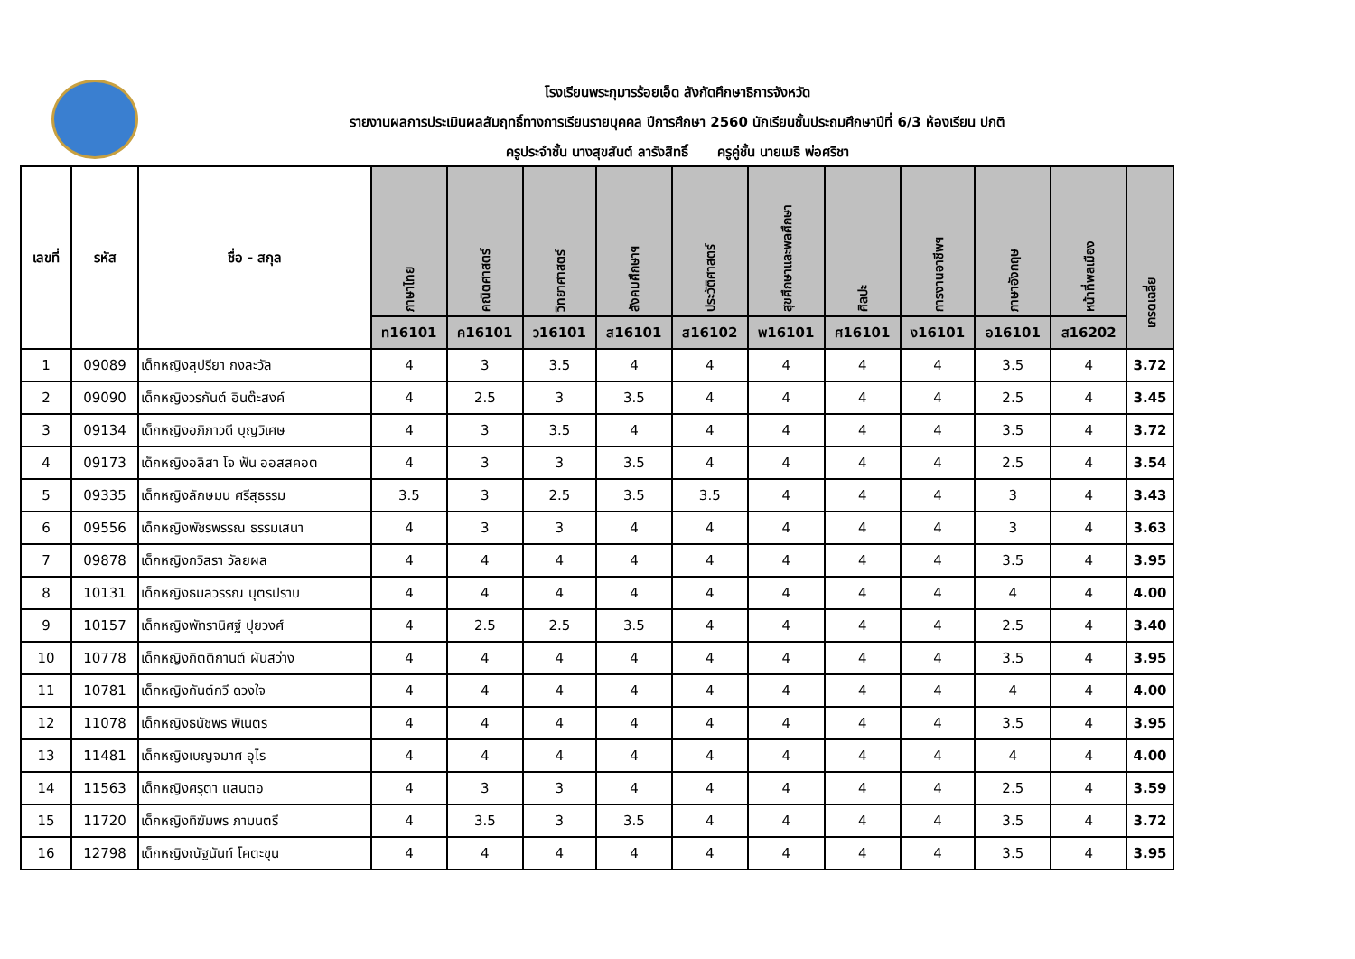โรงเรียนพระกุมารร้อยเอ็ด สังกัดศึกษาธิการจังหวัด
รายงานผลการประเมินผลสัมฤทธิ์ทางการเรียนรายบุคคล ปีการศึกษา 2560 นักเรียนชั้นประถมศึกษาปีที่ 6/3 ห้องเรียน ปกติ
ครูประจำชั้น นางสุขสันต์ ลารังสิทธิ์ ครูคู่ชั้น นายเมธี พ่อศรีชา
| เลขที่ | รหัส | ชื่อ - สกุล | ภาษาไทย | คณิตศาสตร์ | วิทยาศาสตร์ | สังคมศึกษาฯ | ประวัติศาสตร์ | สุขศึกษาและพลศึกษา | ศิลปะ | การงานอาชีพฯ | ภาษาอังกฤษ | หน้าที่พลเมือง | เกรดเฉลี่ย |
| --- | --- | --- | --- | --- | --- | --- | --- | --- | --- | --- | --- | --- | --- |
| | | | ท16101 | ค16101 | ว16101 | ส16101 | ส16102 | พ16101 | ศ16101 | ง16101 | อ16101 | ส16202 | |
| 1 | 09089 | เด็กหญิงสุปรียา กงละวัล | 4 | 3 | 3.5 | 4 | 4 | 4 | 4 | 4 | 3.5 | 4 | 3.72 |
| 2 | 09090 | เด็กหญิงวรกันต์ อินต๊ะสงค์ | 4 | 2.5 | 3 | 3.5 | 4 | 4 | 4 | 4 | 2.5 | 4 | 3.45 |
| 3 | 09134 | เด็กหญิงอภิภาวดี บุญวิเศษ | 4 | 3 | 3.5 | 4 | 4 | 4 | 4 | 4 | 3.5 | 4 | 3.72 |
| 4 | 09173 | เด็กหญิงอลิสา โจ ฟัน ออสสคอต | 4 | 3 | 3 | 3.5 | 4 | 4 | 4 | 4 | 2.5 | 4 | 3.54 |
| 5 | 09335 | เด็กหญิงลักษมน ศรีสุธรรม | 3.5 | 3 | 2.5 | 3.5 | 3.5 | 4 | 4 | 4 | 3 | 4 | 3.43 |
| 6 | 09556 | เด็กหญิงพัชรพรรณ ธรรมเสนา | 4 | 3 | 3 | 4 | 4 | 4 | 4 | 4 | 3 | 4 | 3.63 |
| 7 | 09878 | เด็กหญิงกวิสรา วัลยผล | 4 | 4 | 4 | 4 | 4 | 4 | 4 | 4 | 3.5 | 4 | 3.95 |
| 8 | 10131 | เด็กหญิงธมลวรรณ บุตรปราบ | 4 | 4 | 4 | 4 | 4 | 4 | 4 | 4 | 4 | 4 | 4.00 |
| 9 | 10157 | เด็กหญิงพัทรานิศฐ์ ปุยวงศ์ | 4 | 2.5 | 2.5 | 3.5 | 4 | 4 | 4 | 4 | 2.5 | 4 | 3.40 |
| 10 | 10778 | เด็กหญิงกิตติกานต์ ผันสว่าง | 4 | 4 | 4 | 4 | 4 | 4 | 4 | 4 | 3.5 | 4 | 3.95 |
| 11 | 10781 | เด็กหญิงกันต์กวี ดวงใจ | 4 | 4 | 4 | 4 | 4 | 4 | 4 | 4 | 4 | 4 | 4.00 |
| 12 | 11078 | เด็กหญิงธนัชพร พิเนตร | 4 | 4 | 4 | 4 | 4 | 4 | 4 | 4 | 3.5 | 4 | 3.95 |
| 13 | 11481 | เด็กหญิงเบญจมาศ อุไร | 4 | 4 | 4 | 4 | 4 | 4 | 4 | 4 | 4 | 4 | 4.00 |
| 14 | 11563 | เด็กหญิงศรุตา แสนตอ | 4 | 3 | 3 | 4 | 4 | 4 | 4 | 4 | 2.5 | 4 | 3.59 |
| 15 | 11720 | เด็กหญิงทิฆัมพร ภามนตรี | 4 | 3.5 | 3 | 3.5 | 4 | 4 | 4 | 4 | 3.5 | 4 | 3.72 |
| 16 | 12798 | เด็กหญิงณัฐนันท์ โคตะขุน | 4 | 4 | 4 | 4 | 4 | 4 | 4 | 4 | 3.5 | 4 | 3.95 |